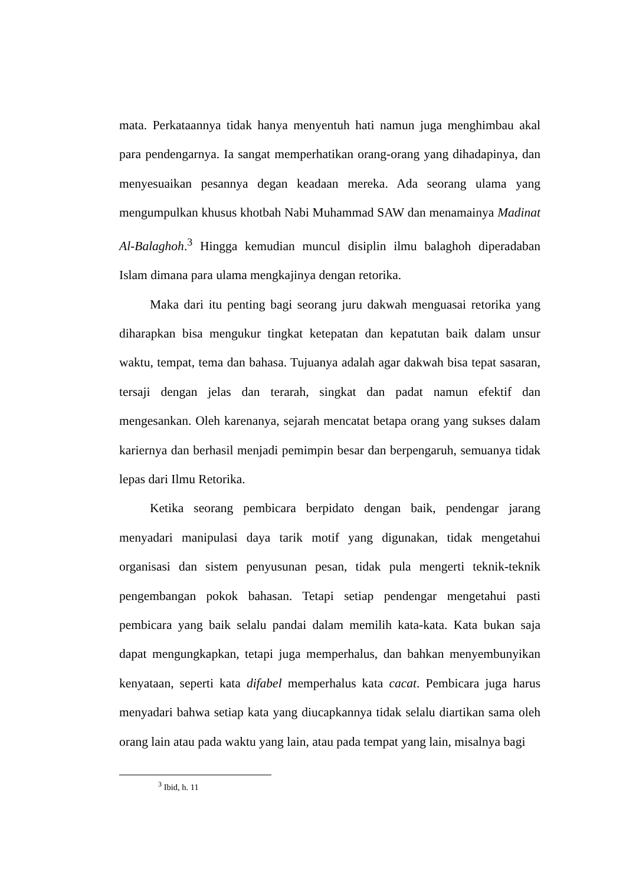mata. Perkataannya tidak hanya menyentuh hati namun juga menghimbau akal para pendengarnya. Ia sangat memperhatikan orang-orang yang dihadapinya, dan menyesuaikan pesannya degan keadaan mereka. Ada seorang ulama yang mengumpulkan khusus khotbah Nabi Muhammad SAW dan menamainya Madinat Al-Balaghoh.<sup>3</sup> Hingga kemudian muncul disiplin ilmu balaghoh diperadaban Islam dimana para ulama mengkajinya dengan retorika.
Maka dari itu penting bagi seorang juru dakwah menguasai retorika yang diharapkan bisa mengukur tingkat ketepatan dan kepatutan baik dalam unsur waktu, tempat, tema dan bahasa. Tujuanya adalah agar dakwah bisa tepat sasaran, tersaji dengan jelas dan terarah, singkat dan padat namun efektif dan mengesankan. Oleh karenanya, sejarah mencatat betapa orang yang sukses dalam kariernya dan berhasil menjadi pemimpin besar dan berpengaruh, semuanya tidak lepas dari Ilmu Retorika.
Ketika seorang pembicara berpidato dengan baik, pendengar jarang menyadari manipulasi daya tarik motif yang digunakan, tidak mengetahui organisasi dan sistem penyusunan pesan, tidak pula mengerti teknik-teknik pengembangan pokok bahasan. Tetapi setiap pendengar mengetahui pasti pembicara yang baik selalu pandai dalam memilih kata-kata. Kata bukan saja dapat mengungkapkan, tetapi juga memperhalus, dan bahkan menyembunyikan kenyataan, seperti kata difabel memperhalus kata cacat. Pembicara juga harus menyadari bahwa setiap kata yang diucapkannya tidak selalu diartikan sama oleh orang lain atau pada waktu yang lain, atau pada tempat yang lain, misalnya bagi
<sup>3</sup> Ibid, h. 11